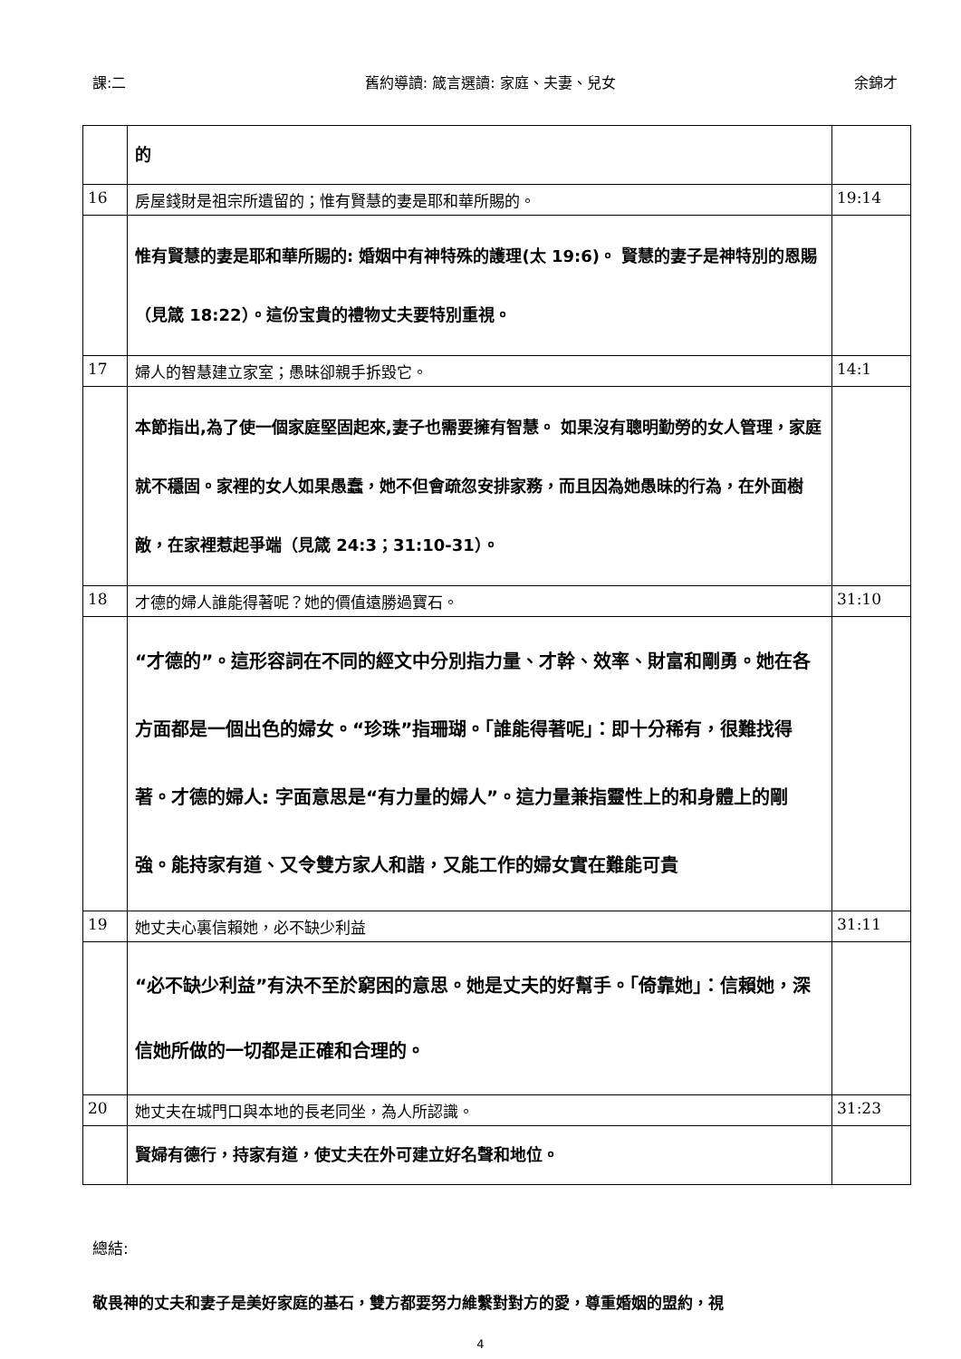課:二 舊約導讀: 箴言選讀: 家庭、夫妻、兒女 余錦才
| | 的 | |
| 16 | 房屋錢財是祖宗所遺留的；惟有賢慧的妻是耶和華所賜的。 | 19:14 |
| | 惟有賢慧的妻是耶和華所賜的: 婚姻中有神特殊的護理(太 19:6)。 賢慧的妻子是神特別的恩賜（見箴 18:22）。這份宝貴的禮物丈夫要特別重視。 | |
| 17 | 婦人的智慧建立家室；愚昧卻親手拆毀它。 | 14:1 |
| | 本節指出,為了使一個家庭堅固起來,妻子也需要擁有智慧。 如果沒有聰明勤勞的女人管理，家庭就不穩固。家裡的女人如果愚蠢，她不但會疏忽安排家務，而且因為她愚昧的行為，在外面樹敵，在家裡惹起爭端（見箴 24:3；31:10-31）。 | |
| 18 | 才德的婦人誰能得著呢？她的價值遠勝過寶石。 | 31:10 |
| | “才德的”。這形容詞在不同的經文中分別指力量、才幹、效率、財富和剛勇。她在各方面都是一個出色的婦女。“珍珠”指珊瑚。「誰能得著呢」：即十分稀有，很難找得著。才德的婦人: 字面意思是“有力量的婦人”。這力量兼指靈性上的和身體上的剛強。能持家有道、又令雙方家人和諧，又能工作的婦女實在難能可貴 | |
| 19 | 她丈夫心裏信賴她，必不缺少利益 | 31:11 |
| | “必不缺少利益”有決不至於窮困的意思。她是丈夫的好幫手。「倚靠她」：信賴她，深信她所做的一切都是正確和合理的。 | |
| 20 | 她丈夫在城門口與本地的長老同坐，為人所認識。 | 31:23 |
| | 賢婦有德行，持家有道，使丈夫在外可建立好名聲和地位。 | |
總結:
敬畏神的丈夫和妻子是美好家庭的基石，雙方都要努力維繫對對方的愛，尊重婚姻的盟約，視
4